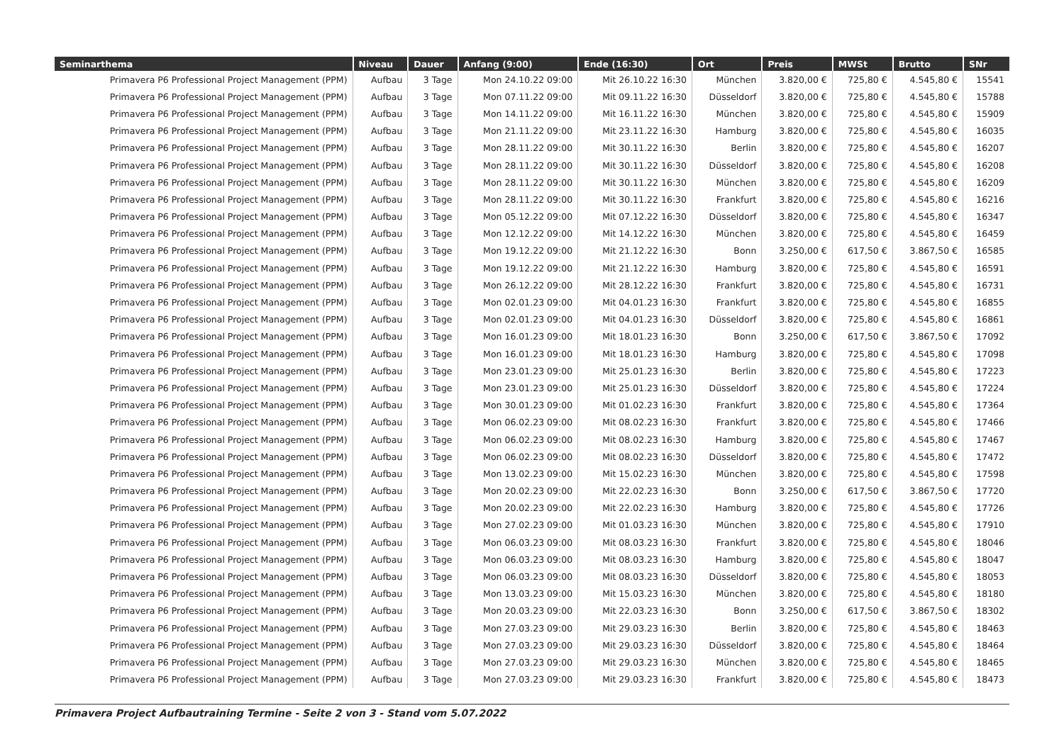| Seminarthema | Niveau | Dauer | Anfang (9:00) | Ende (16:30) | Ort | Preis | MWSt | Brutto | SNr |
| --- | --- | --- | --- | --- | --- | --- | --- | --- | --- |
| Primavera P6 Professional Project Management (PPM) | Aufbau | 3 Tage | Mon 24.10.22 09:00 | Mit 26.10.22 16:30 | München | 3.820,00 € | 725,80 € | 4.545,80 € | 15541 |
| Primavera P6 Professional Project Management (PPM) | Aufbau | 3 Tage | Mon 07.11.22 09:00 | Mit 09.11.22 16:30 | Düsseldorf | 3.820,00 € | 725,80 € | 4.545,80 € | 15788 |
| Primavera P6 Professional Project Management (PPM) | Aufbau | 3 Tage | Mon 14.11.22 09:00 | Mit 16.11.22 16:30 | München | 3.820,00 € | 725,80 € | 4.545,80 € | 15909 |
| Primavera P6 Professional Project Management (PPM) | Aufbau | 3 Tage | Mon 21.11.22 09:00 | Mit 23.11.22 16:30 | Hamburg | 3.820,00 € | 725,80 € | 4.545,80 € | 16035 |
| Primavera P6 Professional Project Management (PPM) | Aufbau | 3 Tage | Mon 28.11.22 09:00 | Mit 30.11.22 16:30 | Berlin | 3.820,00 € | 725,80 € | 4.545,80 € | 16207 |
| Primavera P6 Professional Project Management (PPM) | Aufbau | 3 Tage | Mon 28.11.22 09:00 | Mit 30.11.22 16:30 | Düsseldorf | 3.820,00 € | 725,80 € | 4.545,80 € | 16208 |
| Primavera P6 Professional Project Management (PPM) | Aufbau | 3 Tage | Mon 28.11.22 09:00 | Mit 30.11.22 16:30 | München | 3.820,00 € | 725,80 € | 4.545,80 € | 16209 |
| Primavera P6 Professional Project Management (PPM) | Aufbau | 3 Tage | Mon 28.11.22 09:00 | Mit 30.11.22 16:30 | Frankfurt | 3.820,00 € | 725,80 € | 4.545,80 € | 16216 |
| Primavera P6 Professional Project Management (PPM) | Aufbau | 3 Tage | Mon 05.12.22 09:00 | Mit 07.12.22 16:30 | Düsseldorf | 3.820,00 € | 725,80 € | 4.545,80 € | 16347 |
| Primavera P6 Professional Project Management (PPM) | Aufbau | 3 Tage | Mon 12.12.22 09:00 | Mit 14.12.22 16:30 | München | 3.820,00 € | 725,80 € | 4.545,80 € | 16459 |
| Primavera P6 Professional Project Management (PPM) | Aufbau | 3 Tage | Mon 19.12.22 09:00 | Mit 21.12.22 16:30 | Bonn | 3.250,00 € | 617,50 € | 3.867,50 € | 16585 |
| Primavera P6 Professional Project Management (PPM) | Aufbau | 3 Tage | Mon 19.12.22 09:00 | Mit 21.12.22 16:30 | Hamburg | 3.820,00 € | 725,80 € | 4.545,80 € | 16591 |
| Primavera P6 Professional Project Management (PPM) | Aufbau | 3 Tage | Mon 26.12.22 09:00 | Mit 28.12.22 16:30 | Frankfurt | 3.820,00 € | 725,80 € | 4.545,80 € | 16731 |
| Primavera P6 Professional Project Management (PPM) | Aufbau | 3 Tage | Mon 02.01.23 09:00 | Mit 04.01.23 16:30 | Frankfurt | 3.820,00 € | 725,80 € | 4.545,80 € | 16855 |
| Primavera P6 Professional Project Management (PPM) | Aufbau | 3 Tage | Mon 02.01.23 09:00 | Mit 04.01.23 16:30 | Düsseldorf | 3.820,00 € | 725,80 € | 4.545,80 € | 16861 |
| Primavera P6 Professional Project Management (PPM) | Aufbau | 3 Tage | Mon 16.01.23 09:00 | Mit 18.01.23 16:30 | Bonn | 3.250,00 € | 617,50 € | 3.867,50 € | 17092 |
| Primavera P6 Professional Project Management (PPM) | Aufbau | 3 Tage | Mon 16.01.23 09:00 | Mit 18.01.23 16:30 | Hamburg | 3.820,00 € | 725,80 € | 4.545,80 € | 17098 |
| Primavera P6 Professional Project Management (PPM) | Aufbau | 3 Tage | Mon 23.01.23 09:00 | Mit 25.01.23 16:30 | Berlin | 3.820,00 € | 725,80 € | 4.545,80 € | 17223 |
| Primavera P6 Professional Project Management (PPM) | Aufbau | 3 Tage | Mon 23.01.23 09:00 | Mit 25.01.23 16:30 | Düsseldorf | 3.820,00 € | 725,80 € | 4.545,80 € | 17224 |
| Primavera P6 Professional Project Management (PPM) | Aufbau | 3 Tage | Mon 30.01.23 09:00 | Mit 01.02.23 16:30 | Frankfurt | 3.820,00 € | 725,80 € | 4.545,80 € | 17364 |
| Primavera P6 Professional Project Management (PPM) | Aufbau | 3 Tage | Mon 06.02.23 09:00 | Mit 08.02.23 16:30 | Frankfurt | 3.820,00 € | 725,80 € | 4.545,80 € | 17466 |
| Primavera P6 Professional Project Management (PPM) | Aufbau | 3 Tage | Mon 06.02.23 09:00 | Mit 08.02.23 16:30 | Hamburg | 3.820,00 € | 725,80 € | 4.545,80 € | 17467 |
| Primavera P6 Professional Project Management (PPM) | Aufbau | 3 Tage | Mon 06.02.23 09:00 | Mit 08.02.23 16:30 | Düsseldorf | 3.820,00 € | 725,80 € | 4.545,80 € | 17472 |
| Primavera P6 Professional Project Management (PPM) | Aufbau | 3 Tage | Mon 13.02.23 09:00 | Mit 15.02.23 16:30 | München | 3.820,00 € | 725,80 € | 4.545,80 € | 17598 |
| Primavera P6 Professional Project Management (PPM) | Aufbau | 3 Tage | Mon 20.02.23 09:00 | Mit 22.02.23 16:30 | Bonn | 3.250,00 € | 617,50 € | 3.867,50 € | 17720 |
| Primavera P6 Professional Project Management (PPM) | Aufbau | 3 Tage | Mon 20.02.23 09:00 | Mit 22.02.23 16:30 | Hamburg | 3.820,00 € | 725,80 € | 4.545,80 € | 17726 |
| Primavera P6 Professional Project Management (PPM) | Aufbau | 3 Tage | Mon 27.02.23 09:00 | Mit 01.03.23 16:30 | München | 3.820,00 € | 725,80 € | 4.545,80 € | 17910 |
| Primavera P6 Professional Project Management (PPM) | Aufbau | 3 Tage | Mon 06.03.23 09:00 | Mit 08.03.23 16:30 | Frankfurt | 3.820,00 € | 725,80 € | 4.545,80 € | 18046 |
| Primavera P6 Professional Project Management (PPM) | Aufbau | 3 Tage | Mon 06.03.23 09:00 | Mit 08.03.23 16:30 | Hamburg | 3.820,00 € | 725,80 € | 4.545,80 € | 18047 |
| Primavera P6 Professional Project Management (PPM) | Aufbau | 3 Tage | Mon 06.03.23 09:00 | Mit 08.03.23 16:30 | Düsseldorf | 3.820,00 € | 725,80 € | 4.545,80 € | 18053 |
| Primavera P6 Professional Project Management (PPM) | Aufbau | 3 Tage | Mon 13.03.23 09:00 | Mit 15.03.23 16:30 | München | 3.820,00 € | 725,80 € | 4.545,80 € | 18180 |
| Primavera P6 Professional Project Management (PPM) | Aufbau | 3 Tage | Mon 20.03.23 09:00 | Mit 22.03.23 16:30 | Bonn | 3.250,00 € | 617,50 € | 3.867,50 € | 18302 |
| Primavera P6 Professional Project Management (PPM) | Aufbau | 3 Tage | Mon 27.03.23 09:00 | Mit 29.03.23 16:30 | Berlin | 3.820,00 € | 725,80 € | 4.545,80 € | 18463 |
| Primavera P6 Professional Project Management (PPM) | Aufbau | 3 Tage | Mon 27.03.23 09:00 | Mit 29.03.23 16:30 | Düsseldorf | 3.820,00 € | 725,80 € | 4.545,80 € | 18464 |
| Primavera P6 Professional Project Management (PPM) | Aufbau | 3 Tage | Mon 27.03.23 09:00 | Mit 29.03.23 16:30 | München | 3.820,00 € | 725,80 € | 4.545,80 € | 18465 |
| Primavera P6 Professional Project Management (PPM) | Aufbau | 3 Tage | Mon 27.03.23 09:00 | Mit 29.03.23 16:30 | Frankfurt | 3.820,00 € | 725,80 € | 4.545,80 € | 18473 |
Primavera Project Aufbautraining Termine - Seite 2 von 3 - Stand vom 5.07.2022